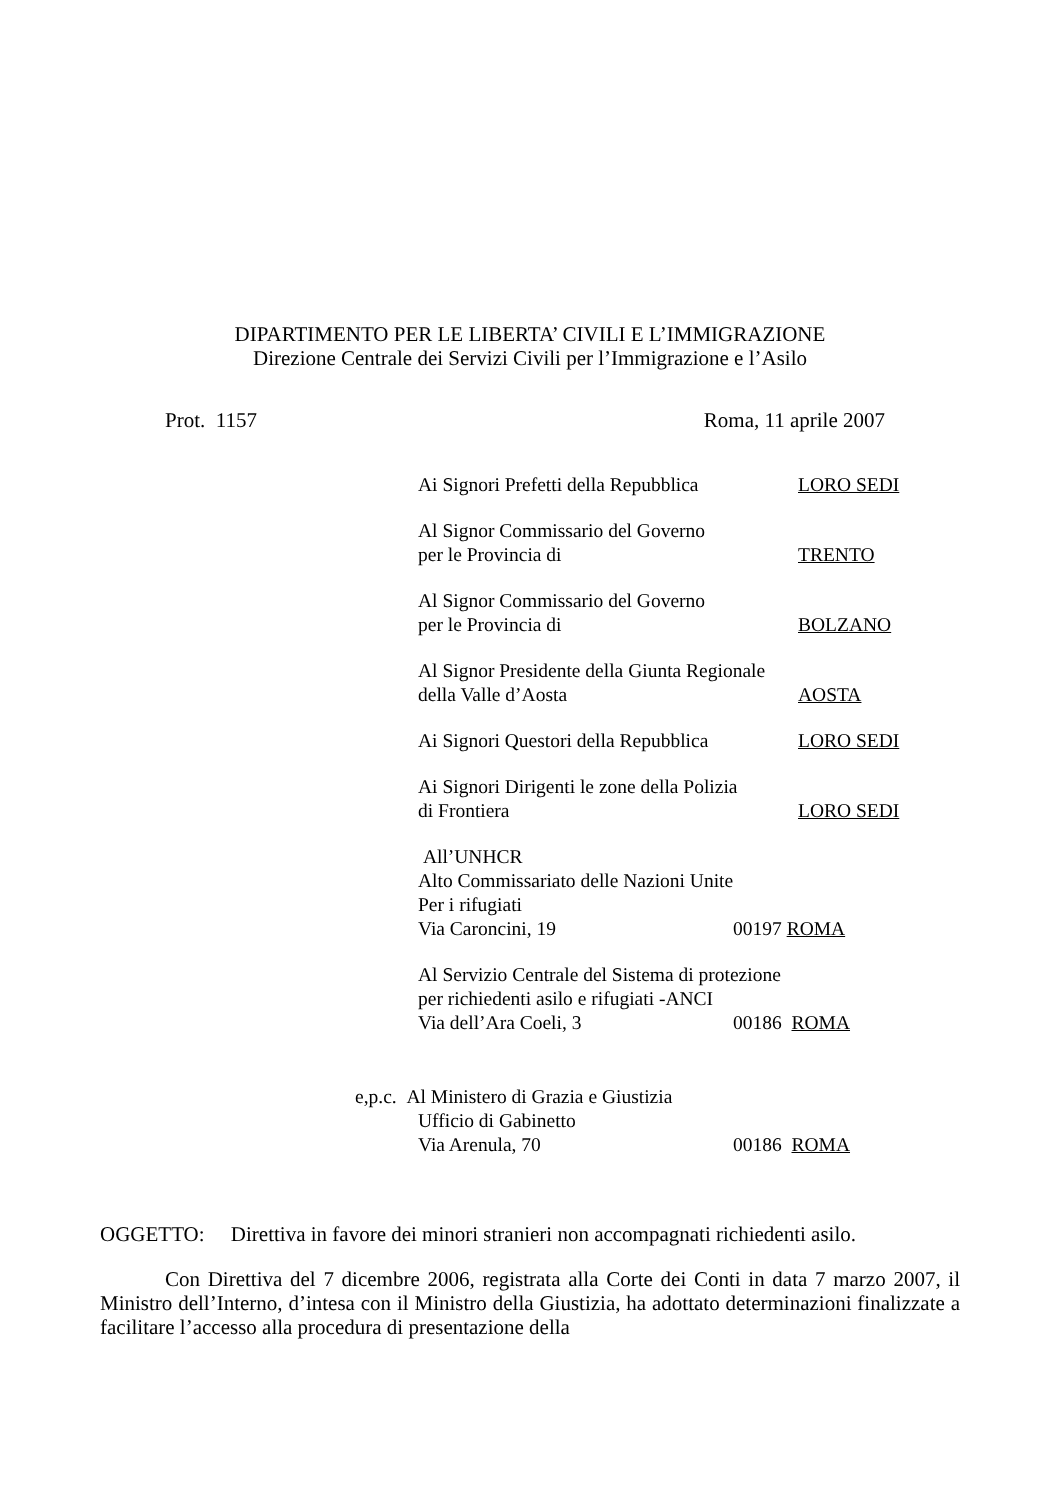DIPARTIMENTO PER LE LIBERTA’ CIVILI E L’IMMIGRAZIONE
Direzione Centrale dei Servizi Civili per l’Immigrazione e l’Asilo
Prot. 1157 Roma, 11 aprile 2007
Ai Signori Prefetti della Repubblica LORO SEDI
Al Signor Commissario del Governo
per le Provincia di TRENTO
Al Signor Commissario del Governo
per le Provincia di BOLZANO
Al Signor Presidente della Giunta Regionale
della Valle d’Aosta AOSTA
Ai Signori Questori della Repubblica LORO SEDI
Ai Signori Dirigenti le zone della Polizia
di Frontiera LORO SEDI
All’UNHCR
Alto Commissariato delle Nazioni Unite
Per i rifugiati
Via Caroncini, 19 00197 ROMA
Al Servizio Centrale del Sistema di protezione
per richiedenti asilo e rifugiati -ANCI
Via dell’Ara Coeli, 3 00186 ROMA
e,p.c. Al Ministero di Grazia e Giustizia
Ufficio di Gabinetto
Via Arenula, 70 00186 ROMA
OGGETTO: Direttiva in favore dei minori stranieri non accompagnati richiedenti asilo.
Con Direttiva del 7 dicembre 2006, registrata alla Corte dei Conti in data 7 marzo 2007, il Ministro dell’Interno, d’intesa con il Ministro della Giustizia, ha adottato determinazioni finalizzate a facilitare l’accesso alla procedura di presentazione della